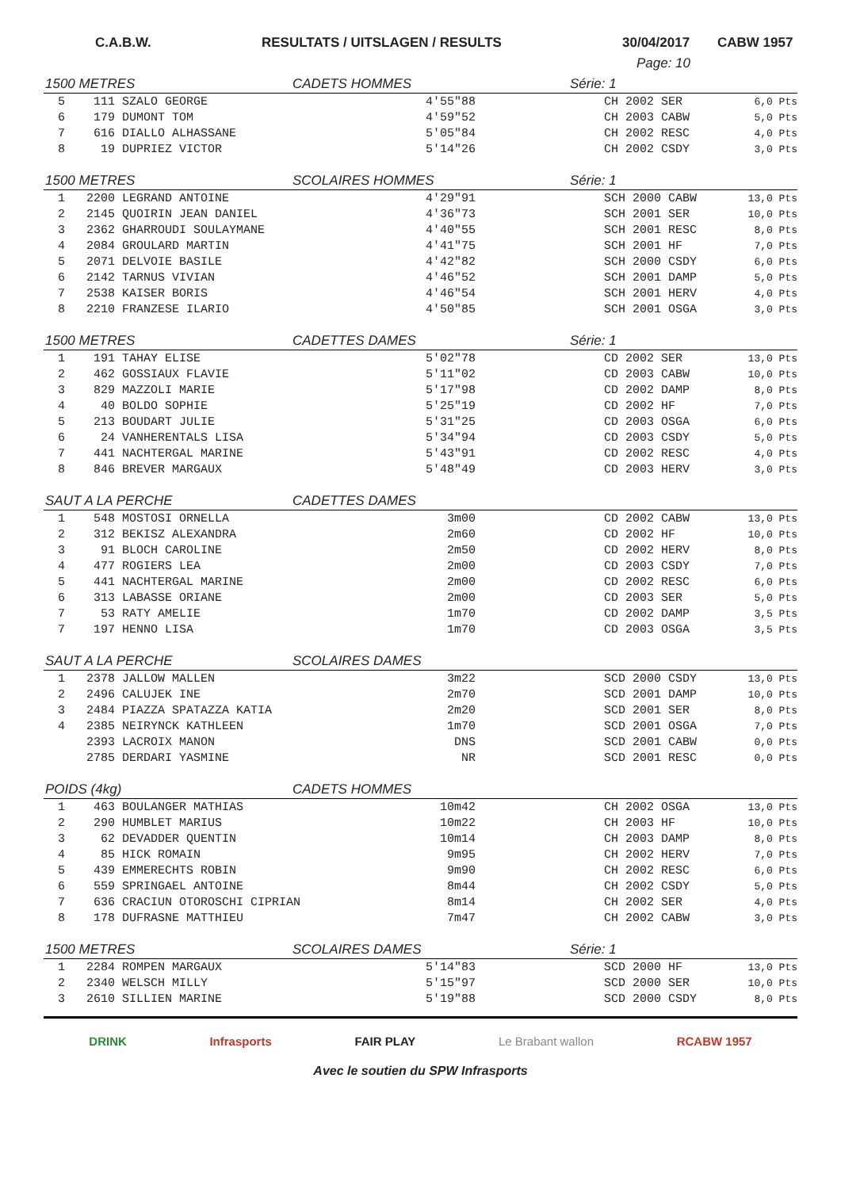C.A.B.W. RESULTATS / UITSLAGEN / RESULTS 30/04/2017 CABW 1957
Page: 10
1500 METRES CADETS HOMMES Série: 1
| 5 | 111 SZALO GEORGE | 4'55"88 | CH 2002 SER | 6,0 Pts |
| 6 | 179 DUMONT TOM | 4'59"52 | CH 2003 CABW | 5,0 Pts |
| 7 | 616 DIALLO ALHASSANE | 5'05"84 | CH 2002 RESC | 4,0 Pts |
| 8 | 19 DUPRIEZ VICTOR | 5'14"26 | CH 2002 CSDY | 3,0 Pts |
1500 METRES SCOLAIRES HOMMES Série: 1
| 1 | 2200 LEGRAND ANTOINE | 4'29"91 | SCH 2000 CABW | 13,0 Pts |
| 2 | 2145 QUOIRIN JEAN DANIEL | 4'36"73 | SCH 2001 SER | 10,0 Pts |
| 3 | 2362 GHARROUDI SOULAYMANE | 4'40"55 | SCH 2001 RESC | 8,0 Pts |
| 4 | 2084 GROULARD MARTIN | 4'41"75 | SCH 2001 HF | 7,0 Pts |
| 5 | 2071 DELVOIE BASILE | 4'42"82 | SCH 2000 CSDY | 6,0 Pts |
| 6 | 2142 TARNUS VIVIAN | 4'46"52 | SCH 2001 DAMP | 5,0 Pts |
| 7 | 2538 KAISER BORIS | 4'46"54 | SCH 2001 HERV | 4,0 Pts |
| 8 | 2210 FRANZESE ILARIO | 4'50"85 | SCH 2001 OSGA | 3,0 Pts |
1500 METRES CADETTES DAMES Série: 1
| 1 | 191 TAHAY ELISE | 5'02"78 | CD 2002 SER | 13,0 Pts |
| 2 | 462 GOSSIAUX FLAVIE | 5'11"02 | CD 2003 CABW | 10,0 Pts |
| 3 | 829 MAZZOLI MARIE | 5'17"98 | CD 2002 DAMP | 8,0 Pts |
| 4 | 40 BOLDO SOPHIE | 5'25"19 | CD 2002 HF | 7,0 Pts |
| 5 | 213 BOUDART JULIE | 5'31"25 | CD 2003 OSGA | 6,0 Pts |
| 6 | 24 VANHERENTALS LISA | 5'34"94 | CD 2003 CSDY | 5,0 Pts |
| 7 | 441 NACHTERGAL MARINE | 5'43"91 | CD 2002 RESC | 4,0 Pts |
| 8 | 846 BREVER MARGAUX | 5'48"49 | CD 2003 HERV | 3,0 Pts |
SAUT A LA PERCHE CADETTES DAMES
| 1 | 548 MOSTOSI ORNELLA | 3m00 | CD 2002 CABW | 13,0 Pts |
| 2 | 312 BEKISZ ALEXANDRA | 2m60 | CD 2002 HF | 10,0 Pts |
| 3 | 91 BLOCH CAROLINE | 2m50 | CD 2002 HERV | 8,0 Pts |
| 4 | 477 ROGIERS LEA | 2m00 | CD 2003 CSDY | 7,0 Pts |
| 5 | 441 NACHTERGAL MARINE | 2m00 | CD 2002 RESC | 6,0 Pts |
| 6 | 313 LABASSE ORIANE | 2m00 | CD 2003 SER | 5,0 Pts |
| 7 | 53 RATY AMELIE | 1m70 | CD 2002 DAMP | 3,5 Pts |
| 7 | 197 HENNO LISA | 1m70 | CD 2003 OSGA | 3,5 Pts |
SAUT A LA PERCHE SCOLAIRES DAMES
| 1 | 2378 JALLOW MALLEN | 3m22 | SCD 2000 CSDY | 13,0 Pts |
| 2 | 2496 CALUJEK INE | 2m70 | SCD 2001 DAMP | 10,0 Pts |
| 3 | 2484 PIAZZA SPATAZZA KATIA | 2m20 | SCD 2001 SER | 8,0 Pts |
| 4 | 2385 NEIRYNCK KATHLEEN | 1m70 | SCD 2001 OSGA | 7,0 Pts |
| | 2393 LACROIX MANON | DNS | SCD 2001 CABW | 0,0 Pts |
| | 2785 DERDARI YASMINE | NR | SCD 2001 RESC | 0,0 Pts |
POIDS (4kg) CADETS HOMMES
| 1 | 463 BOULANGER MATHIAS | 10m42 | CH 2002 OSGA | 13,0 Pts |
| 2 | 290 HUMBLET MARIUS | 10m22 | CH 2003 HF | 10,0 Pts |
| 3 | 62 DEVADDER QUENTIN | 10m14 | CH 2003 DAMP | 8,0 Pts |
| 4 | 85 HICK ROMAIN | 9m95 | CH 2002 HERV | 7,0 Pts |
| 5 | 439 EMMERECHTS ROBIN | 9m90 | CH 2002 RESC | 6,0 Pts |
| 6 | 559 SPRINGAEL ANTOINE | 8m44 | CH 2002 CSDY | 5,0 Pts |
| 7 | 636 CRACIUN OTOROSCHI CIPRIAN | 8m14 | CH 2002 SER | 4,0 Pts |
| 8 | 178 DUFRASNE MATTHIEU | 7m47 | CH 2002 CABW | 3,0 Pts |
1500 METRES SCOLAIRES DAMES Série: 1
| 1 | 2284 ROMPEN MARGAUX | 5'14"83 | SCD 2000 HF | 13,0 Pts |
| 2 | 2340 WELSCH MILLY | 5'15"97 | SCD 2000 SER | 10,0 Pts |
| 3 | 2610 SILLIEN MARINE | 5'19"88 | SCD 2000 CSDY | 8,0 Pts |
DRINK Infrasports FAIR PLAY Le Brabant wallon RCABW 1957
Avec le soutien du SPW Infrasports